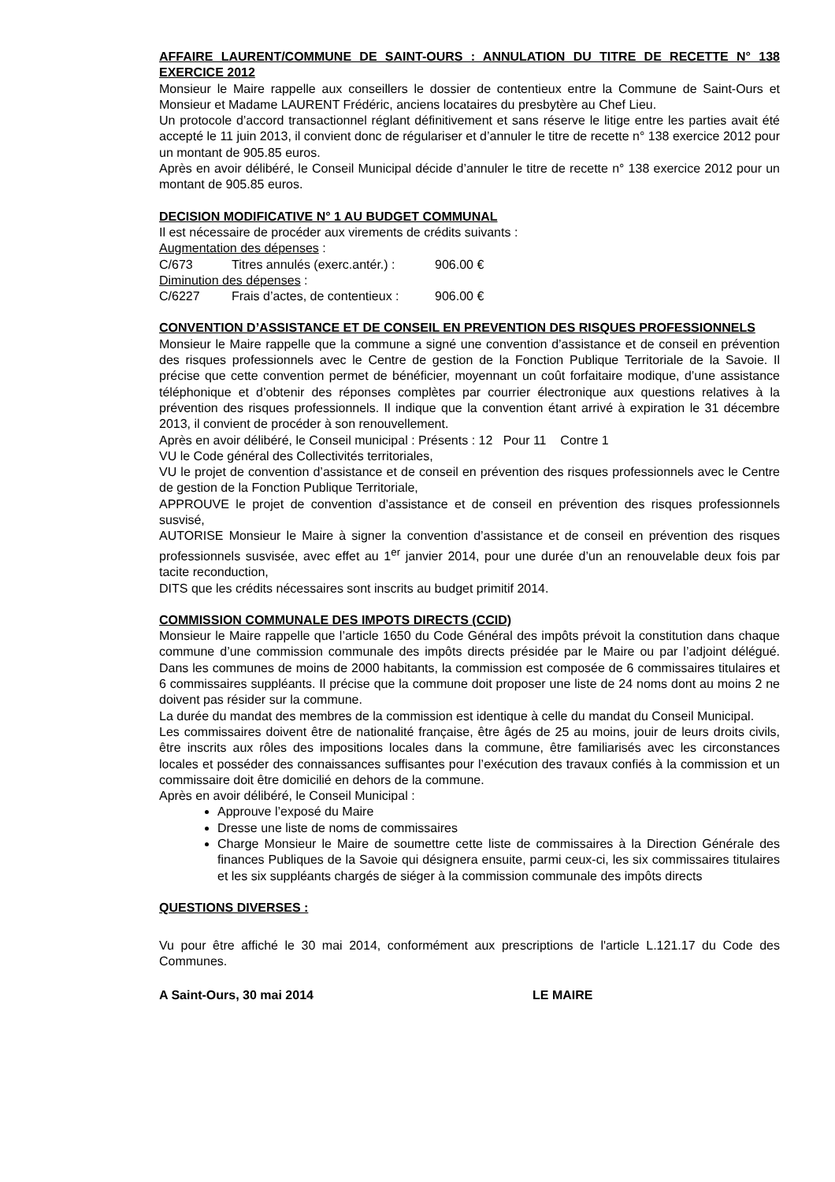AFFAIRE LAURENT/COMMUNE DE SAINT-OURS : ANNULATION DU TITRE DE RECETTE N° 138 EXERCICE 2012
Monsieur le Maire rappelle aux conseillers le dossier de contentieux entre la Commune de Saint-Ours et Monsieur et Madame LAURENT Frédéric, anciens locataires du presbytère au Chef Lieu.
Un protocole d’accord transactionnel réglant définitivement et sans réserve le litige entre les parties avait été accepté le 11 juin 2013, il convient donc de régulariser et d’annuler le titre de recette n° 138 exercice 2012 pour un montant de 905.85 euros.
Après en avoir délibéré, le Conseil Municipal décide d’annuler le titre de recette n° 138 exercice 2012 pour un montant de 905.85 euros.
DECISION MODIFICATIVE N° 1 AU BUDGET COMMUNAL
Il est nécessaire de procéder aux virements de crédits suivants :
Augmentation des dépenses :
C/673 Titres annulés (exerc.antér.) : 906.00 €
Diminution des dépenses :
C/6227 Frais d’actes, de contentieux : 906.00 €
CONVENTION D’ASSISTANCE ET DE CONSEIL EN PREVENTION DES RISQUES PROFESSIONNELS
Monsieur le Maire rappelle que la commune a signé une convention d’assistance et de conseil en prévention des risques professionnels avec le Centre de gestion de la Fonction Publique Territoriale de la Savoie. Il précise que cette convention permet de bénéficier, moyennant un coût forfaitaire modique, d’une assistance téléphonique et d’obtenir des réponses complètes par courrier électronique aux questions relatives à la prévention des risques professionnels. Il indique que la convention étant arrivé à expiration le 31 décembre 2013, il convient de procéder à son renouvellement.
Après en avoir délibéré, le Conseil municipal : Présents : 12 Pour 11 Contre 1
VU le Code général des Collectivités territoriales,
VU le projet de convention d’assistance et de conseil en prévention des risques professionnels avec le Centre de gestion de la Fonction Publique Territoriale,
APPROUVE le projet de convention d’assistance et de conseil en prévention des risques professionnels susvisé,
AUTORISE Monsieur le Maire à signer la convention d’assistance et de conseil en prévention des risques professionnels susvisée, avec effet au 1<sup>er</sup> janvier 2014, pour une durée d’un an renouvelable deux fois par tacite reconduction,
DITS que les crédits nécessaires sont inscrits au budget primitif 2014.
COMMISSION COMMUNALE DES IMPOTS DIRECTS (CCID)
Monsieur le Maire rappelle que l’article 1650 du Code Général des impôts prévoit la constitution dans chaque commune d’une commission communale des impôts directs présidée par le Maire ou par l’adjoint délégué. Dans les communes de moins de 2000 habitants, la commission est composée de 6 commissaires titulaires et 6 commissaires suppléants. Il précise que la commune doit proposer une liste de 24 noms dont au moins 2 ne doivent pas résider sur la commune.
La durée du mandat des membres de la commission est identique à celle du mandat du Conseil Municipal.
Les commissaires doivent être de nationalité française, être âgés de 25 au moins, jouir de leurs droits civils, être inscrits aux rôles des impositions locales dans la commune, être familiarisés avec les circonstances locales et posséder des connaissances suffisantes pour l’exécution des travaux confiés à la commission et un commissaire doit être domicilié en dehors de la commune.
Après en avoir délibéré, le Conseil Municipal :
Approuve l’exposé du Maire
Dresse une liste de noms de commissaires
Charge Monsieur le Maire de soumettre cette liste de commissaires à la Direction Générale des finances Publiques de la Savoie qui désignera ensuite, parmi ceux-ci, les six commissaires titulaires et les six suppléants chargés de siéger à la commission communale des impôts directs
QUESTIONS DIVERSES :
Vu pour être affiché le 30 mai 2014, conformément aux prescriptions de l'article L.121.17 du Code des Communes.
A Saint-Ours, 30 mai 2014 LE MAIRE